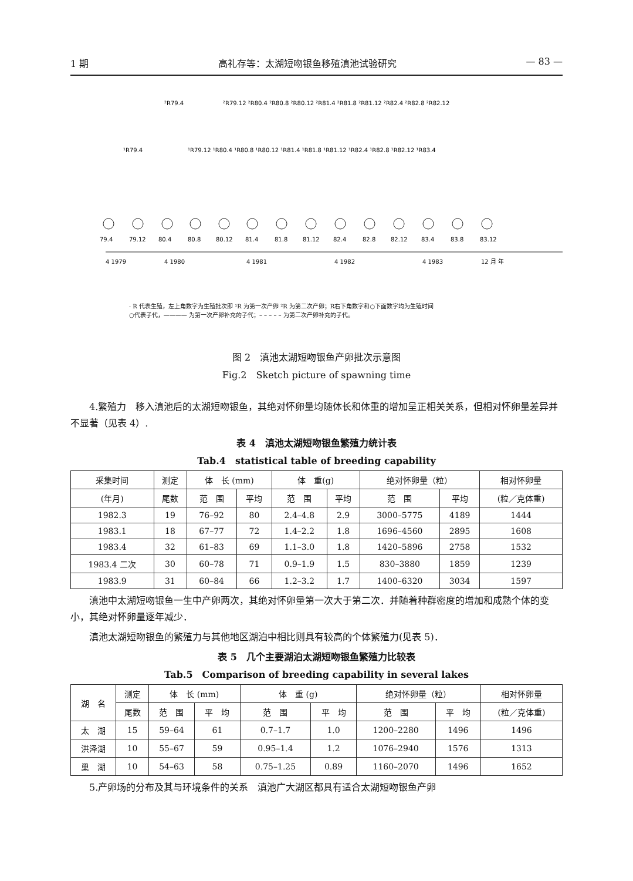1 期 高礼存等：太湖短吻银鱼移殖滇池试验研究 — 83 —
79.4
79.12
80.4
80.8
80.12
81.4
81.8
81.12
82.4
82.8
82.12
83.4
83.8
83.12
4 1979
4 1980
4 1981
4 1982
4 1983
12 月 年
¹R79.4
²R79.4
²R79.12 ²R80.4 ²R80.8 ²R80.12 ²R81.4 ²R81.8 ²R81.12 ²R82.4 ²R82.8 ²R82.12
¹R79.12 ¹R80.4 ¹R80.8 ¹R80.12 ¹R81.4 ¹R81.8 ¹R81.12 ¹R82.4 ¹R82.8 ¹R82.12 ¹R83.4
· R 代表生殖，左上角数字为生殖批次即 ¹R 为第一次产卵 ²R 为第二次产卵；R右下角数字和○下面数字均为生殖时间
○代表子代，———— 为第一次产卵补充的子代；– – – – – 为第二次产卵补充的子代。
图 2　滇池太湖短吻银鱼产卵批次示意图
Fig.2　Sketch picture of spawning time
4.繁殖力　移入滇池后的太湖短吻银鱼，其绝对怀卵量均随体长和体重的增加呈正相关关系，但相对怀卵量差异并不显著（见表 4）.
表 4　滇池太湖短吻银鱼繁殖力统计表
Tab.4　statistical table of breeding capability
| 采集时间 | 测定 | 体 长 (mm) | | 体 重(g) | | 绝对怀卵量（粒） | | 相对怀卵量 |
| --- | --- | --- | --- | --- | --- | --- | --- | --- |
| (年月) | 尾数 | 范 围 | 平均 | 范 围 | 平均 | 范 围 | 平均 | (粒／克体重) |
| 1982.3 | 19 | 76–92 | 80 | 2.4–4.8 | 2.9 | 3000–5775 | 4189 | 1444 |
| 1983.1 | 18 | 67–77 | 72 | 1.4–2.2 | 1.8 | 1696–4560 | 2895 | 1608 |
| 1983.4 | 32 | 61–83 | 69 | 1.1–3.0 | 1.8 | 1420–5896 | 2758 | 1532 |
| 1983.4 二次 | 30 | 60–78 | 71 | 0.9–1.9 | 1.5 | 830–3880 | 1859 | 1239 |
| 1983.9 | 31 | 60–84 | 66 | 1.2–3.2 | 1.7 | 1400–6320 | 3034 | 1597 |
滇池中太湖短吻银鱼一生中产卵两次，其绝对怀卵量第一次大于第二次．并随着种群密度的增加和成熟个体的变小，其绝对怀卵量逐年减少．
滇池太湖短吻银鱼的繁殖力与其他地区湖泊中相比则具有较高的个体繁殖力(见表 5)．
表 5　几个主要湖泊太湖短吻银鱼繁殖力比较表
Tab.5　Comparison of breeding capability in several lakes
| 湖 名 | 测定 | 体 长 (mm) | | 体 重 (g) | | 绝对怀卵量（粒） | | 相对怀卵量 |
| --- | --- | --- | --- | --- | --- | --- | --- | --- |
| | 尾数 | 范 围 | 平 均 | 范 围 | 平 均 | 范 围 | 平 均 | (粒／克体重) |
| 太 湖 | 15 | 59–64 | 61 | 0.7–1.7 | 1.0 | 1200–2280 | 1496 | 1496 |
| 洪泽湖 | 10 | 55–67 | 59 | 0.95–1.4 | 1.2 | 1076–2940 | 1576 | 1313 |
| 巢 湖 | 10 | 54–63 | 58 | 0.75–1.25 | 0.89 | 1160–2070 | 1496 | 1652 |
5.产卵场的分布及其与环境条件的关系　滇池广大湖区都具有适合太湖短吻银鱼产卵